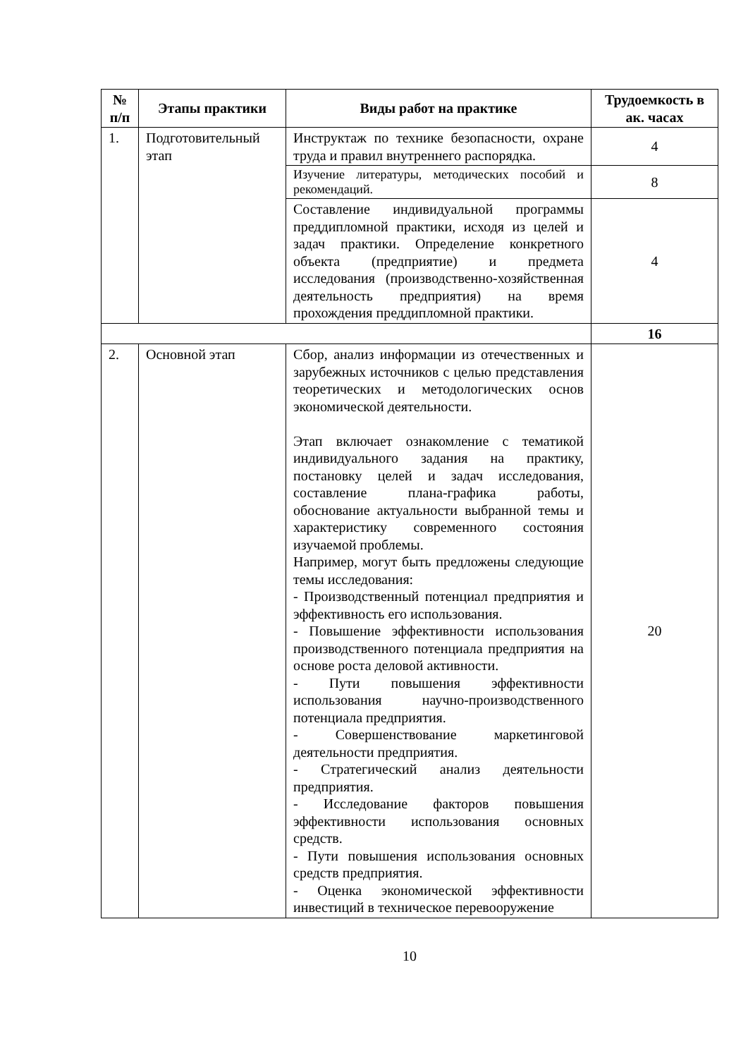| № п/п | Этапы практики | Виды работ на практике | Трудоемкость в ак. часах |
| --- | --- | --- | --- |
| 1. | Подготовительный этап | Инструктаж по технике безопасности, охране труда и правил внутреннего распорядка. | 4 |
| | | Изучение литературы, методических пособий и рекомендаций. | 8 |
| | | Составление индивидуальной программы преддипломной практики, исходя из целей и задач практики. Определение конкретного объекта (предприятие) и предмета исследования (производственно-хозяйственная деятельность предприятия) на время прохождения преддипломной практики. | 4 |
| | | | 16 |
| 2. | Основной этап | Сбор, анализ информации из отечественных и зарубежных источников с целью представления теоретических и методологических основ экономической деятельности. Этап включает ознакомление с тематикой индивидуального задания на практику, постановку целей и задач исследования, составление плана-графика работы, обоснование актуальности выбранной темы и характеристику современного состояния изучаемой проблемы. Например, могут быть предложены следующие темы исследования: - Производственный потенциал предприятия и эффективность его использования. - Повышение эффективности использования производственного потенциала предприятия на основе роста деловой активности. - Пути повышения эффективности использования научно-производственного потенциала предприятия. - Совершенствование маркетинговой деятельности предприятия. - Стратегический анализ деятельности предприятия. - Исследование факторов повышения эффективности использования основных средств. - Пути повышения использования основных средств предприятия. - Оценка экономической эффективности инвестиций в техническое перевооружение | 20 |
10